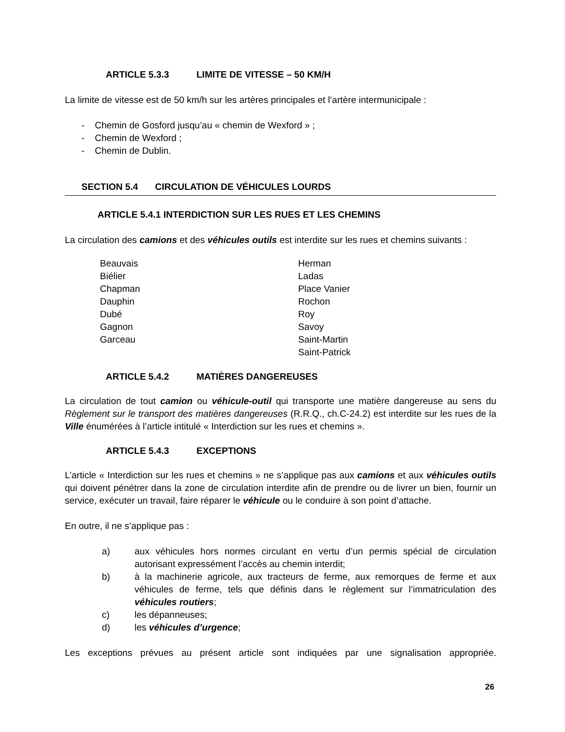ARTICLE 5.3.3 LIMITE DE VITESSE – 50 KM/H
La limite de vitesse est de 50 km/h sur les artères principales et l’artère intermunicipale :
- Chemin de Gosford jusqu’au « chemin de Wexford » ;
- Chemin de Wexford ;
- Chemin de Dublin.
SECTION 5.4 CIRCULATION DE VÉHICULES LOURDS
ARTICLE 5.4.1 INTERDICTION SUR LES RUES ET LES CHEMINS
La circulation des camions et des véhicules outils est interdite sur les rues et chemins suivants :
Beauvais
Biélier
Chapman
Dauphin
Dubé
Gagnon
Garceau
Herman
Ladas
Place Vanier
Rochon
Roy
Savoy
Saint-Martin
Saint-Patrick
ARTICLE 5.4.2 MATIÈRES DANGEREUSES
La circulation de tout camion ou véhicule-outil qui transporte une matière dangereuse au sens du Règlement sur le transport des matières dangereuses (R.R.Q., ch.C-24.2) est interdite sur les rues de la Ville énumérées à l’article intitulé « Interdiction sur les rues et chemins ».
ARTICLE 5.4.3 EXCEPTIONS
L’article « Interdiction sur les rues et chemins » ne s’applique pas aux camions et aux véhicules outils qui doivent pénétrer dans la zone de circulation interdite afin de prendre ou de livrer un bien, fournir un service, exécuter un travail, faire réparer le véhicule ou le conduire à son point d’attache.
En outre, il ne s’applique pas :
a) aux véhicules hors normes circulant en vertu d’un permis spécial de circulation autorisant expressément l’accès au chemin interdit;
b) à la machinerie agricole, aux tracteurs de ferme, aux remorques de ferme et aux véhicules de ferme, tels que définis dans le règlement sur l’immatriculation des véhicules routiers;
c) les dépanneuses;
d) les véhicules d’urgence;
Les exceptions prévues au présent article sont indiquées par une signalisation appropriée.
26